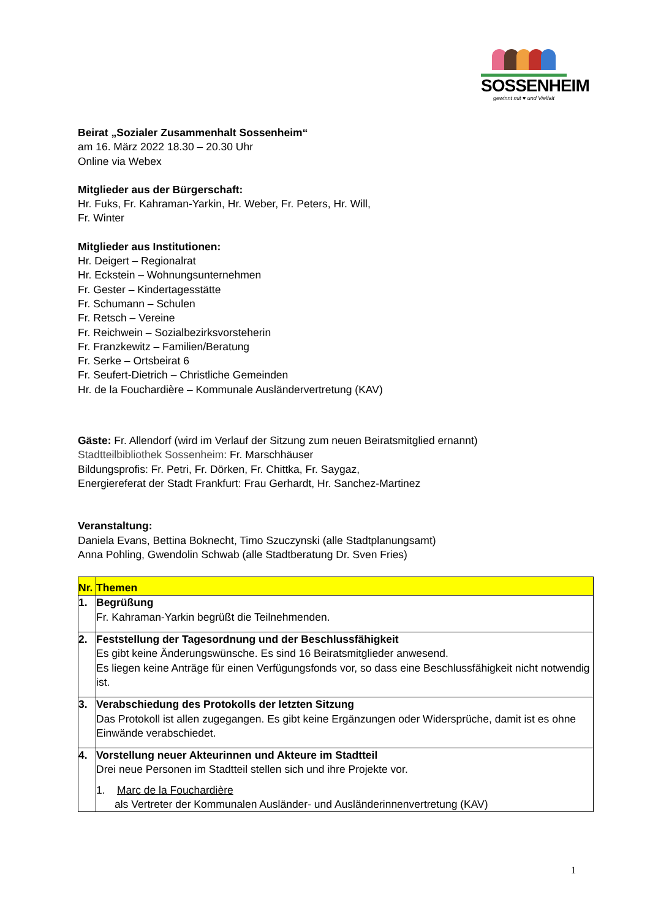SOSSENHEIM
gewinnt mit ♥ und Vielfalt
Beirat „Sozialer Zusammenhalt Sossenheim“
am 16. März 2022 18.30 – 20.30 Uhr
Online via Webex
Mitglieder aus der Bürgerschaft:
Hr. Fuks, Fr. Kahraman-Yarkin, Hr. Weber, Fr. Peters, Hr. Will,
Fr. Winter
Mitglieder aus Institutionen:
Hr. Deigert – Regionalrat
Hr. Eckstein – Wohnungsunternehmen
Fr. Gester – Kindertagesstätte
Fr. Schumann – Schulen
Fr. Retsch – Vereine
Fr. Reichwein – Sozialbezirksvorsteherin
Fr. Franzkewitz – Familien/Beratung
Fr. Serke – Ortsbeirat 6
Fr. Seufert-Dietrich – Christliche Gemeinden
Hr. de la Fouchardière – Kommunale Ausländervertretung (KAV)
Gäste: Fr. Allendorf (wird im Verlauf der Sitzung zum neuen Beiratsmitglied ernannt)
Stadtteilbibliothek Sossenheim: Fr. Marschhäuser
Bildungsprofis: Fr. Petri, Fr. Dörken, Fr. Chittka, Fr. Saygaz,
Energiereferat der Stadt Frankfurt: Frau Gerhardt, Hr. Sanchez-Martinez
Veranstaltung:
Daniela Evans, Bettina Boknecht, Timo Szuczynski (alle Stadtplanungsamt)
Anna Pohling, Gwendolin Schwab (alle Stadtberatung Dr. Sven Fries)
| Nr. | Themen |
| --- | --- |
| 1. | Begrüßung Fr. Kahraman-Yarkin begrüßt die Teilnehmenden. |
| 2. | Feststellung der Tagesordnung und der Beschlussfähigkeit Es gibt keine Änderungswünsche. Es sind 16 Beiratsmitglieder anwesend. Es liegen keine Anträge für einen Verfügungsfonds vor, so dass eine Beschlussfähigkeit nicht notwendig ist. |
| 3. | Verabschiedung des Protokolls der letzten Sitzung Das Protokoll ist allen zugegangen. Es gibt keine Ergänzungen oder Widersprüche, damit ist es ohne Einwände verabschiedet. |
| 4. | Vorstellung neuer Akteurinnen und Akteure im Stadtteil Drei neue Personen im Stadtteil stellen sich und ihre Projekte vor. 1. Marc de la Fouchardière als Vertreter der Kommunalen Ausländer- und Ausländerinnenvertretung (KAV) |
1